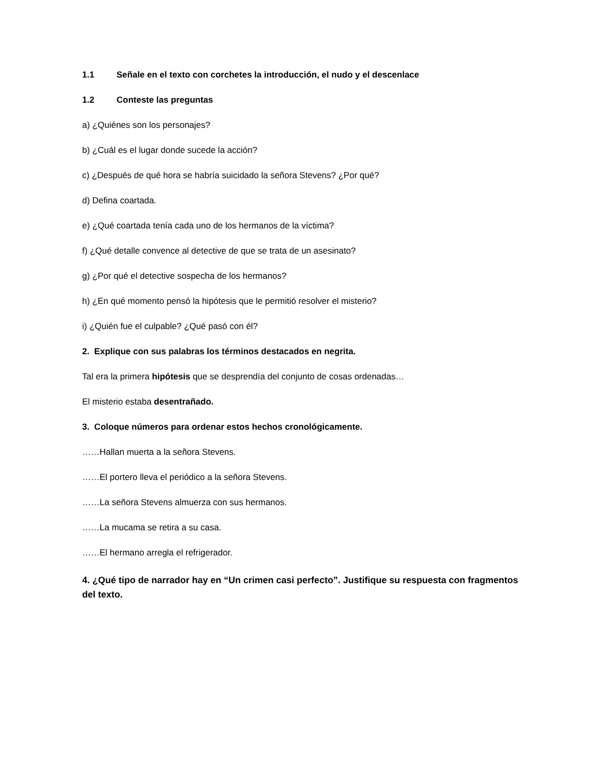1.1 Señale en el texto con corchetes la introducción, el nudo y el descenlace
1.2 Conteste las preguntas
a) ¿Quiénes son los personajes?
b) ¿Cuál es el lugar donde sucede la acción?
c) ¿Después de qué hora se habría suicidado la señora Stevens? ¿Por qué?
d) Defina coartada.
e) ¿Qué coartada tenía cada uno de los hermanos de la víctima?
f) ¿Qué detalle convence al detective de que se trata de un asesinato?
g) ¿Por qué el detective sospecha de los hermanos?
h) ¿En qué momento pensó la hipótesis que le permitió resolver el misterio?
i) ¿Quién fue el culpable? ¿Qué pasó con él?
2. Explique con sus palabras los términos destacados en negrita.
Tal era la primera hipótesis que se desprendía del conjunto de cosas ordenadas…
El misterio estaba desentrañado.
3. Coloque números para ordenar estos hechos cronológicamente.
……Hallan muerta a la señora Stevens.
……El portero lleva el periódico a la señora Stevens.
……La señora Stevens almuerza con sus hermanos.
……La mucama se retira a su casa.
……El hermano arregla el refrigerador.
4. ¿Qué tipo de narrador hay en “Un crimen casi perfecto”. Justifique su respuesta con fragmentos del texto.